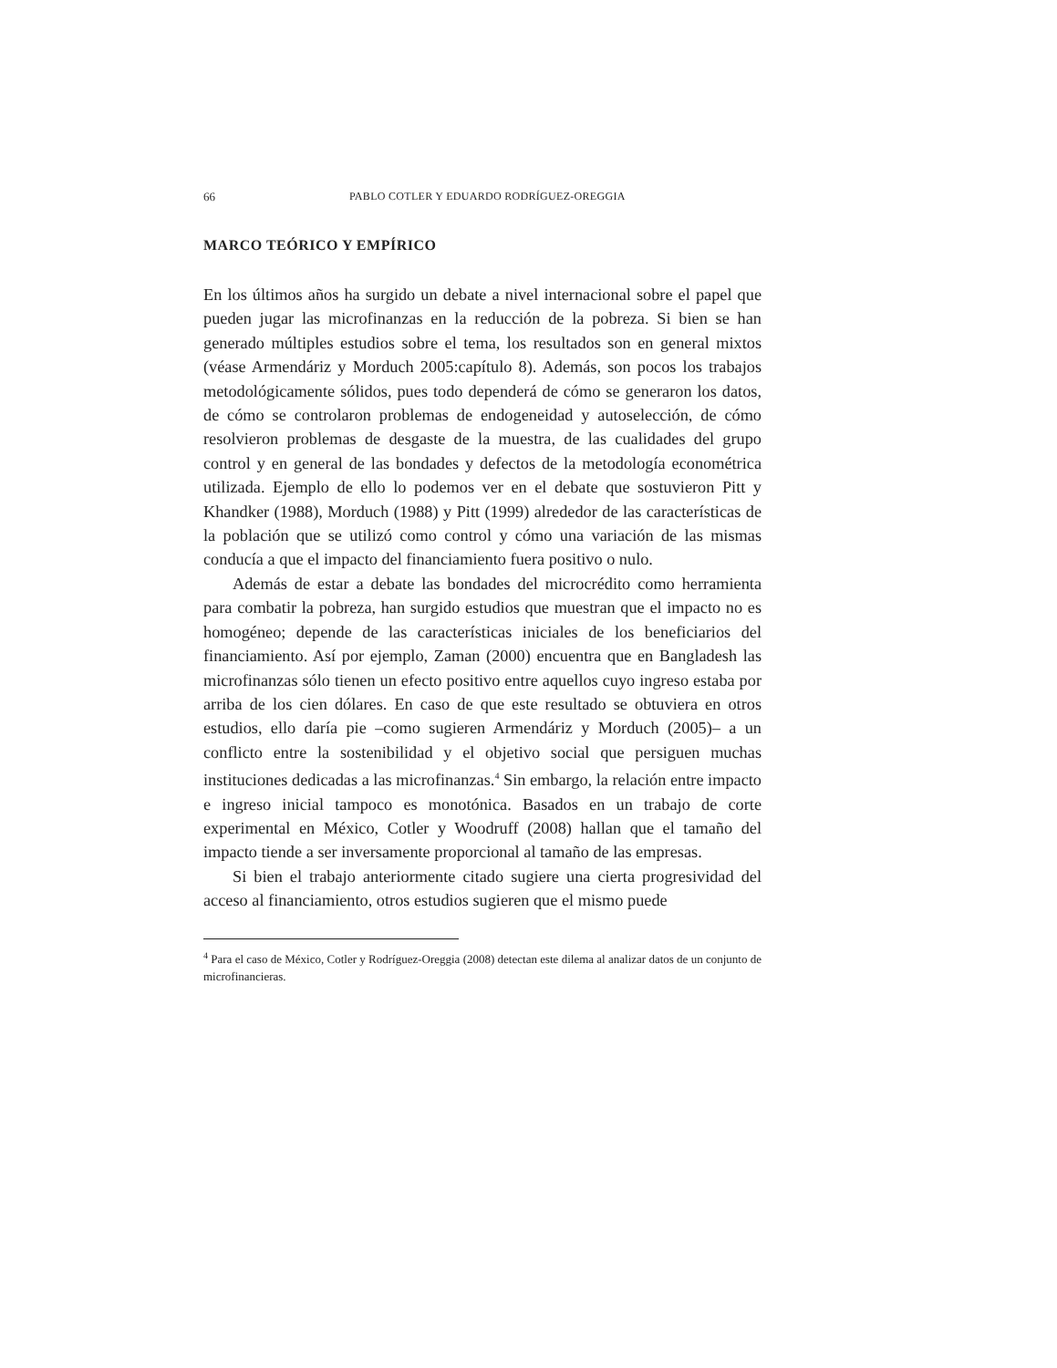66 PABLO COTLER Y EDUARDO RODRÍGUEZ-OREGGIA
MARCO TEÓRICO Y EMPÍRICO
En los últimos años ha surgido un debate a nivel internacional sobre el papel que pueden jugar las microfinanzas en la reducción de la pobreza. Si bien se han generado múltiples estudios sobre el tema, los resultados son en general mixtos (véase Armendáriz y Morduch 2005:capítulo 8). Además, son pocos los trabajos metodológicamente sólidos, pues todo dependerá de cómo se generaron los datos, de cómo se controlaron problemas de endogeneidad y autoselección, de cómo resolvieron problemas de desgaste de la muestra, de las cualidades del grupo control y en general de las bondades y defectos de la metodología econométrica utilizada. Ejemplo de ello lo podemos ver en el debate que sostuvieron Pitt y Khandker (1988), Morduch (1988) y Pitt (1999) alrededor de las características de la población que se utilizó como control y cómo una variación de las mismas conducía a que el impacto del financiamiento fuera positivo o nulo.
Además de estar a debate las bondades del microcrédito como herramienta para combatir la pobreza, han surgido estudios que muestran que el impacto no es homogéneo; depende de las características iniciales de los beneficiarios del financiamiento. Así por ejemplo, Zaman (2000) encuentra que en Bangladesh las microfinanzas sólo tienen un efecto positivo entre aquellos cuyo ingreso estaba por arriba de los cien dólares. En caso de que este resultado se obtuviera en otros estudios, ello daría pie –como sugieren Armendáriz y Morduch (2005)– a un conflicto entre la sostenibilidad y el objetivo social que persiguen muchas instituciones dedicadas a las microfinanzas.<sup>4</sup> Sin embargo, la relación entre impacto e ingreso inicial tampoco es monotónica. Basados en un trabajo de corte experimental en México, Cotler y Woodruff (2008) hallan que el tamaño del impacto tiende a ser inversamente proporcional al tamaño de las empresas.
Si bien el trabajo anteriormente citado sugiere una cierta progresividad del acceso al financiamiento, otros estudios sugieren que el mismo puede
<sup>4</sup> Para el caso de México, Cotler y Rodríguez-Oreggia (2008) detectan este dilema al analizar datos de un conjunto de microfinancieras.